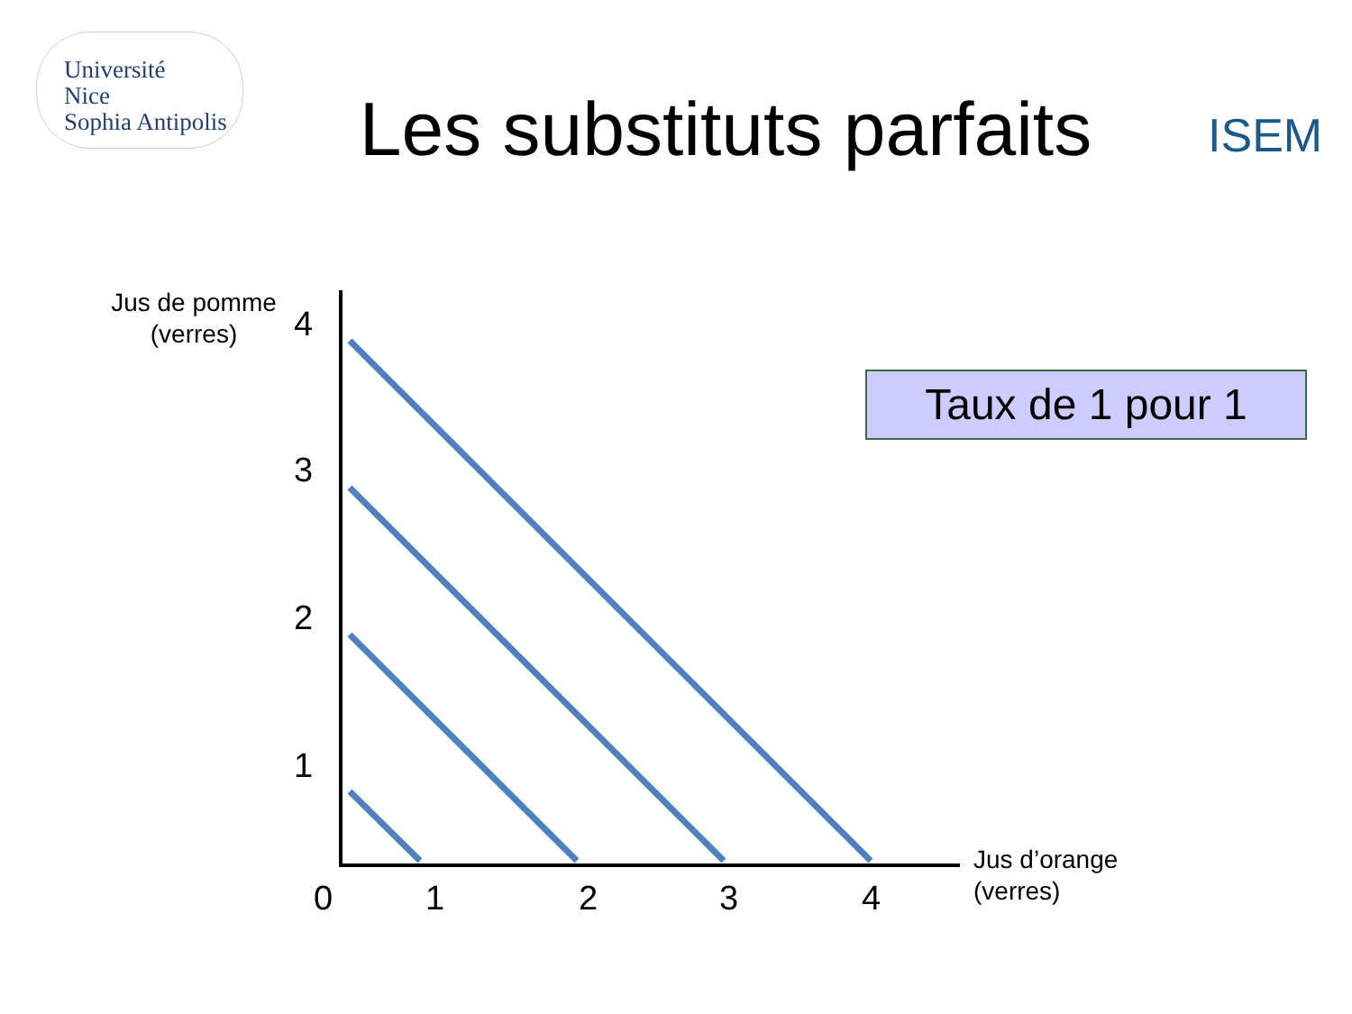Université
Nice
Sophia Antipolis
Les substituts parfaits
ISEM
Jus de pomme
(verres)
4
3
2
1
0 1 2 3 4
Jus d’orange
(verres)
Taux de 1 pour 1